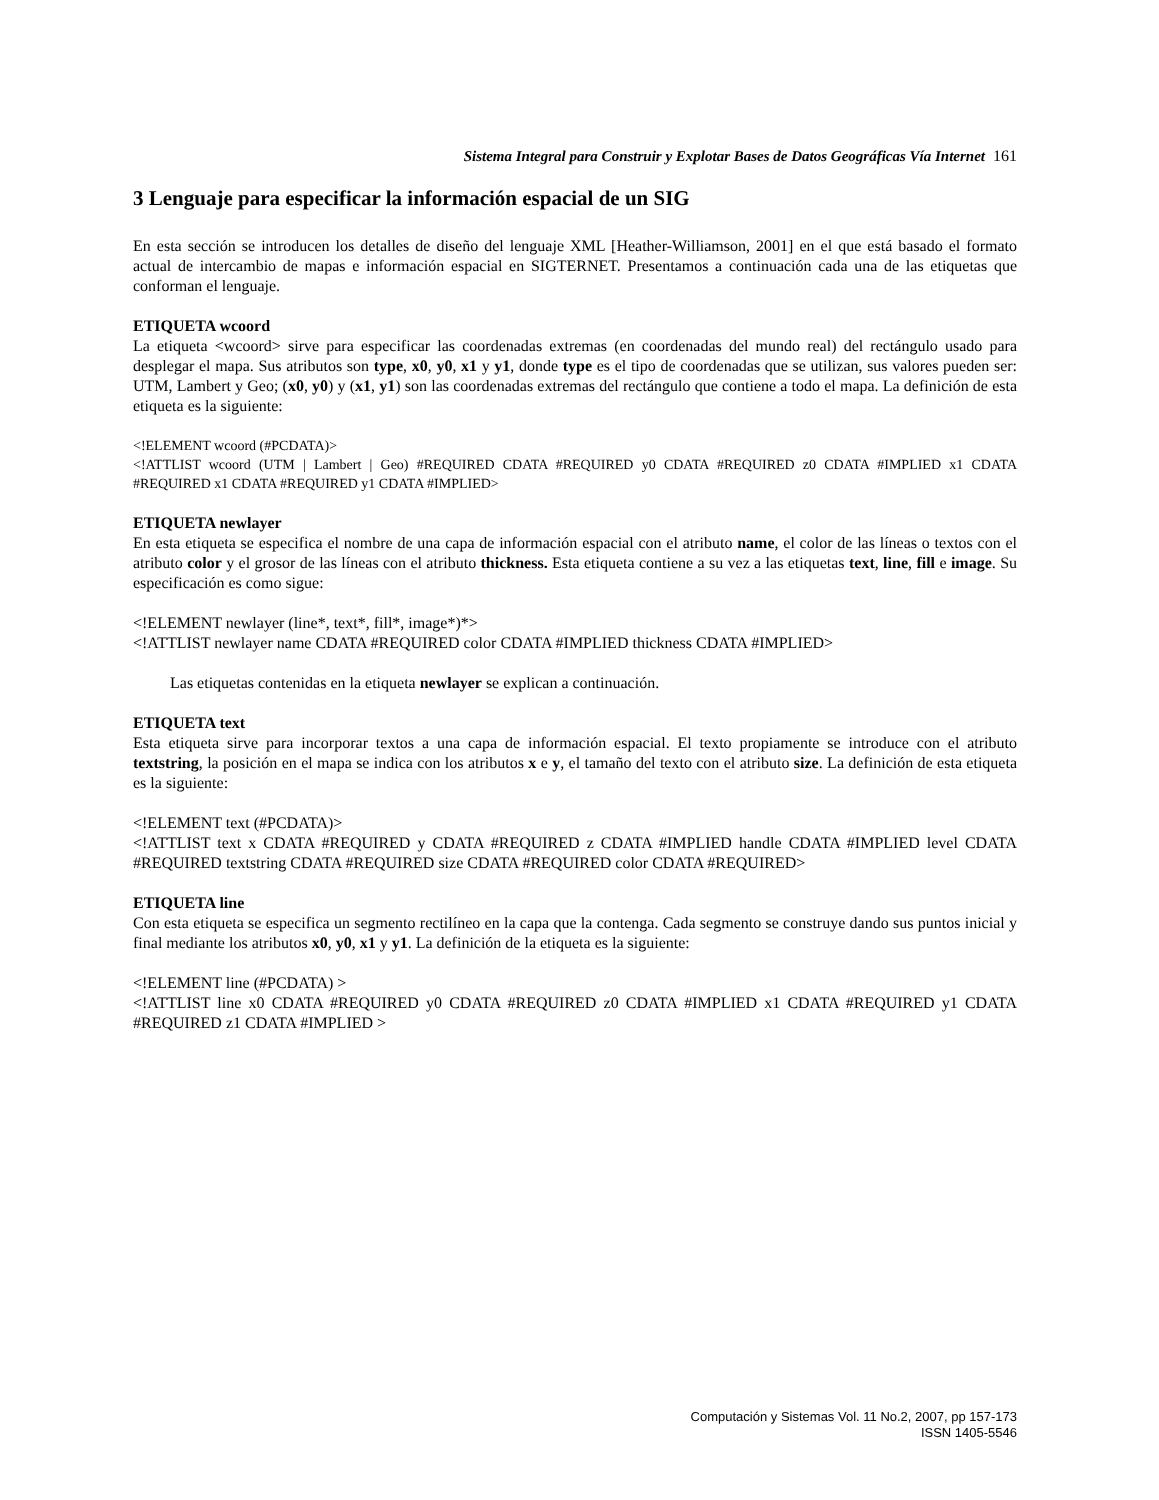Sistema Integral para Construir y Explotar Bases de Datos Geográficas Vía Internet 161
3 Lenguaje para especificar la información espacial de un SIG
En esta sección se introducen los detalles de diseño del lenguaje XML [Heather-Williamson, 2001] en el que está basado el formato actual de intercambio de mapas e información espacial en SIGTERNET. Presentamos a continuación cada una de las etiquetas que conforman el lenguaje.
ETIQUETA wcoord
La etiqueta <wcoord> sirve para especificar las coordenadas extremas (en coordenadas del mundo real) del rectángulo usado para desplegar el mapa. Sus atributos son type, x0, y0, x1 y y1, donde type es el tipo de coordenadas que se utilizan, sus valores pueden ser: UTM, Lambert y Geo; (x0, y0) y (x1, y1) son las coordenadas extremas del rectángulo que contiene a todo el mapa. La definición de esta etiqueta es la siguiente:
<!ELEMENT wcoord (#PCDATA)>
<!ATTLIST wcoord (UTM | Lambert | Geo) #REQUIRED CDATA #REQUIRED y0 CDATA #REQUIRED z0 CDATA #IMPLIED x1 CDATA #REQUIRED x1 CDATA #REQUIRED y1 CDATA #IMPLIED>
ETIQUETA newlayer
En esta etiqueta se especifica el nombre de una capa de información espacial con el atributo name, el color de las líneas o textos con el atributo color y el grosor de las líneas con el atributo thickness. Esta etiqueta contiene a su vez a las etiquetas text, line, fill e image. Su especificación es como sigue:
<!ELEMENT newlayer (line*, text*, fill*, image*)*>
<!ATTLIST newlayer name CDATA #REQUIRED color CDATA #IMPLIED thickness CDATA #IMPLIED>
Las etiquetas contenidas en la etiqueta newlayer se explican a continuación.
ETIQUETA text
Esta etiqueta sirve para incorporar textos a una capa de información espacial. El texto propiamente se introduce con el atributo textstring, la posición en el mapa se indica con los atributos x e y, el tamaño del texto con el atributo size. La definición de esta etiqueta es la siguiente:
<!ELEMENT text (#PCDATA)>
<!ATTLIST text x CDATA #REQUIRED y CDATA #REQUIRED z CDATA #IMPLIED handle CDATA #IMPLIED level CDATA #REQUIRED textstring CDATA #REQUIRED size CDATA #REQUIRED color CDATA #REQUIRED>
ETIQUETA line
Con esta etiqueta se especifica un segmento rectilíneo en la capa que la contenga. Cada segmento se construye dando sus puntos inicial y final mediante los atributos x0, y0, x1 y y1. La definición de la etiqueta es la siguiente:
<!ELEMENT line (#PCDATA) >
<!ATTLIST line x0 CDATA #REQUIRED y0 CDATA #REQUIRED z0 CDATA #IMPLIED x1 CDATA #REQUIRED y1 CDATA #REQUIRED z1 CDATA #IMPLIED >
Computación y Sistemas Vol. 11 No.2, 2007, pp 157-173
ISSN 1405-5546